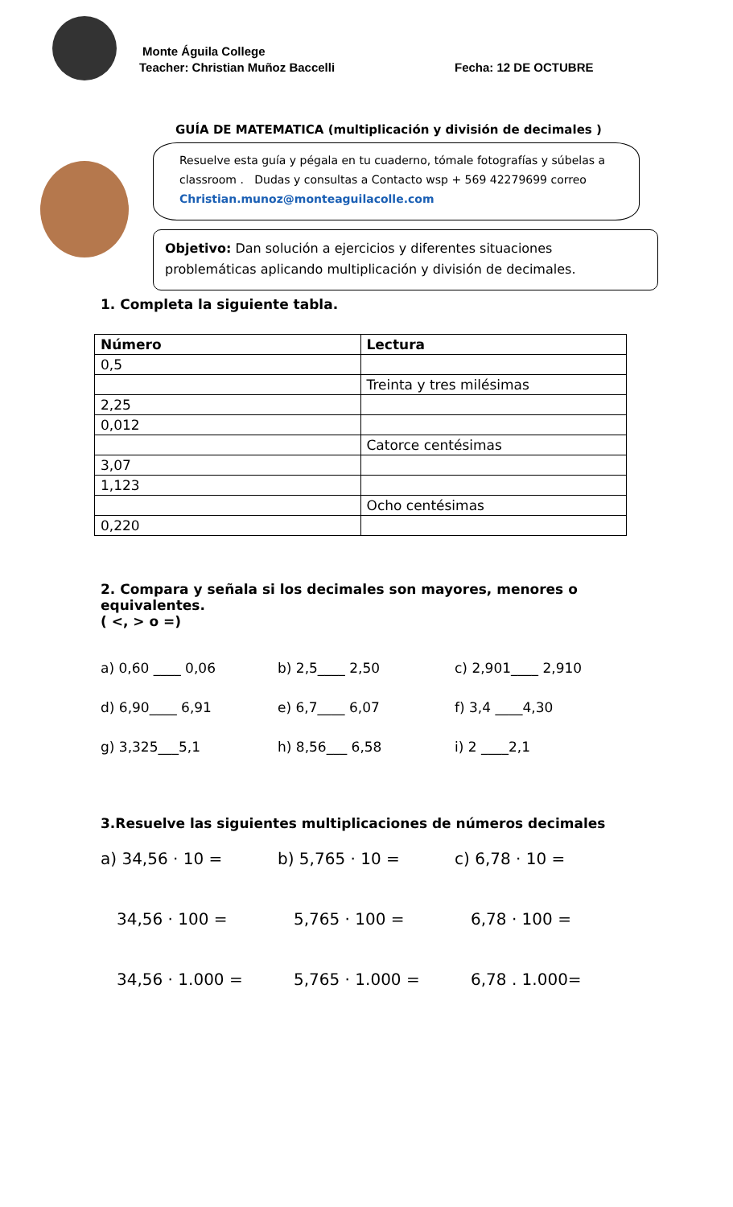Monte Águila College
Teacher: Christian Muñoz Baccelli
Fecha: 12 DE OCTUBRE
GUÍA DE MATEMATICA (multiplicación y división de decimales )
Resuelve esta guía y pégala en tu cuaderno, tómale fotografías y súbelas a classroom . Dudas y consultas a Contacto wsp + 569 42279699 correo Christian.munoz@monteaguilacolle.com
Objetivo: Dan solución a ejercicios y diferentes situaciones problemáticas aplicando multiplicación y división de decimales.
1. Completa la siguiente tabla.
| Número | Lectura |
| --- | --- |
| 0,5 | |
| | Treinta y tres milésimas |
| 2,25 | |
| 0,012 | |
| | Catorce centésimas |
| 3,07 | |
| 1,123 | |
| | Ocho centésimas |
| 0,220 | |
2. Compara y señala si los decimales son mayores, menores o equivalentes.
( <, > o =)
a) 0,60 ____ 0,06 b) 2,5____ 2,50 c) 2,901____ 2,910
d) 6,90____ 6,91 e) 6,7____ 6,07 f) 3,4 ____4,30
g) 3,325___5,1 h) 8,56___ 6,58 i) 2 ____2,1
3.Resuelve las siguientes multiplicaciones de números decimales
a) 34,56 · 10 = b) 5,765 · 10 = c) 6,78 · 10 =
34,56 · 100 = 5,765 · 100 = 6,78 · 100 =
34,56 · 1.000 = 5,765 · 1.000 = 6,78 . 1.000=